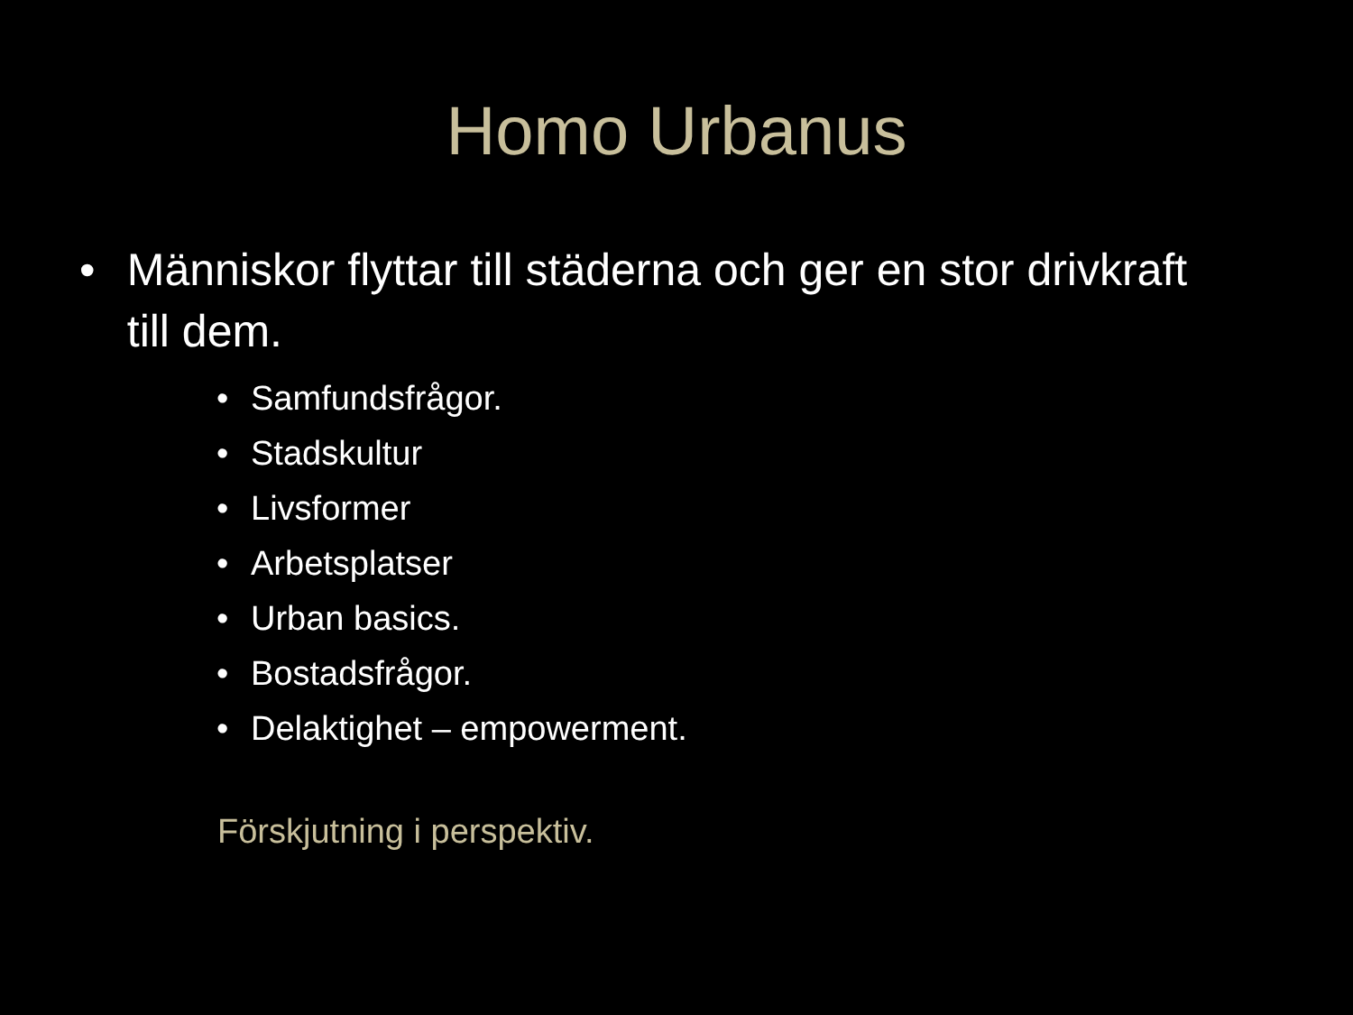Homo Urbanus
• Människor flyttar till städerna och ger en stor drivkraft till dem.
• Samfundsfrågor.
• Stadskultur
• Livsformer
• Arbetsplatser
• Urban basics.
• Bostadsfrågor.
• Delaktighet – empowerment.
Förskjutning i perspektiv.